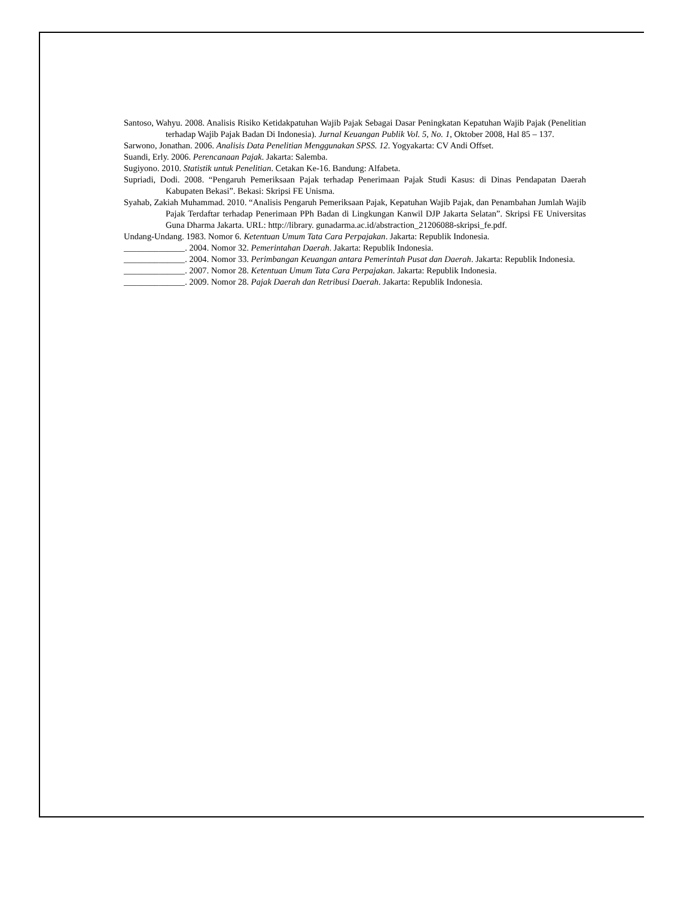Santoso, Wahyu. 2008. Analisis Risiko Ketidakpatuhan Wajib Pajak Sebagai Dasar Peningkatan Kepatuhan Wajib Pajak (Penelitian terhadap Wajib Pajak Badan Di Indonesia). Jurnal Keuangan Publik Vol. 5, No. 1, Oktober 2008, Hal 85 – 137.
Sarwono, Jonathan. 2006. Analisis Data Penelitian Menggunakan SPSS. 12. Yogyakarta: CV Andi Offset.
Suandi, Erly. 2006. Perencanaan Pajak. Jakarta: Salemba.
Sugiyono. 2010. Statistik untuk Penelitian. Cetakan Ke-16. Bandung: Alfabeta.
Supriadi, Dodi. 2008. “Pengaruh Pemeriksaan Pajak terhadap Penerimaan Pajak Studi Kasus: di Dinas Pendapatan Daerah Kabupaten Bekasi”. Bekasi: Skripsi FE Unisma.
Syahab, Zakiah Muhammad. 2010. “Analisis Pengaruh Pemeriksaan Pajak, Kepatuhan Wajib Pajak, dan Penambahan Jumlah Wajib Pajak Terdaftar terhadap Penerimaan PPh Badan di Lingkungan Kanwil DJP Jakarta Selatan”. Skripsi FE Universitas Guna Dharma Jakarta. URL: http://library. gunadarma.ac.id/abstraction_21206088-skripsi_fe.pdf.
Undang-Undang. 1983. Nomor 6. Ketentuan Umum Tata Cara Perpajakan. Jakarta: Republik Indonesia.
______________. 2004. Nomor 32. Pemerintahan Daerah. Jakarta: Republik Indonesia.
______________. 2004. Nomor 33. Perimbangan Keuangan antara Pemerintah Pusat dan Daerah. Jakarta: Republik Indonesia.
______________. 2007. Nomor 28. Ketentuan Umum Tata Cara Perpajakan. Jakarta: Republik Indonesia.
______________. 2009. Nomor 28. Pajak Daerah dan Retribusi Daerah. Jakarta: Republik Indonesia.